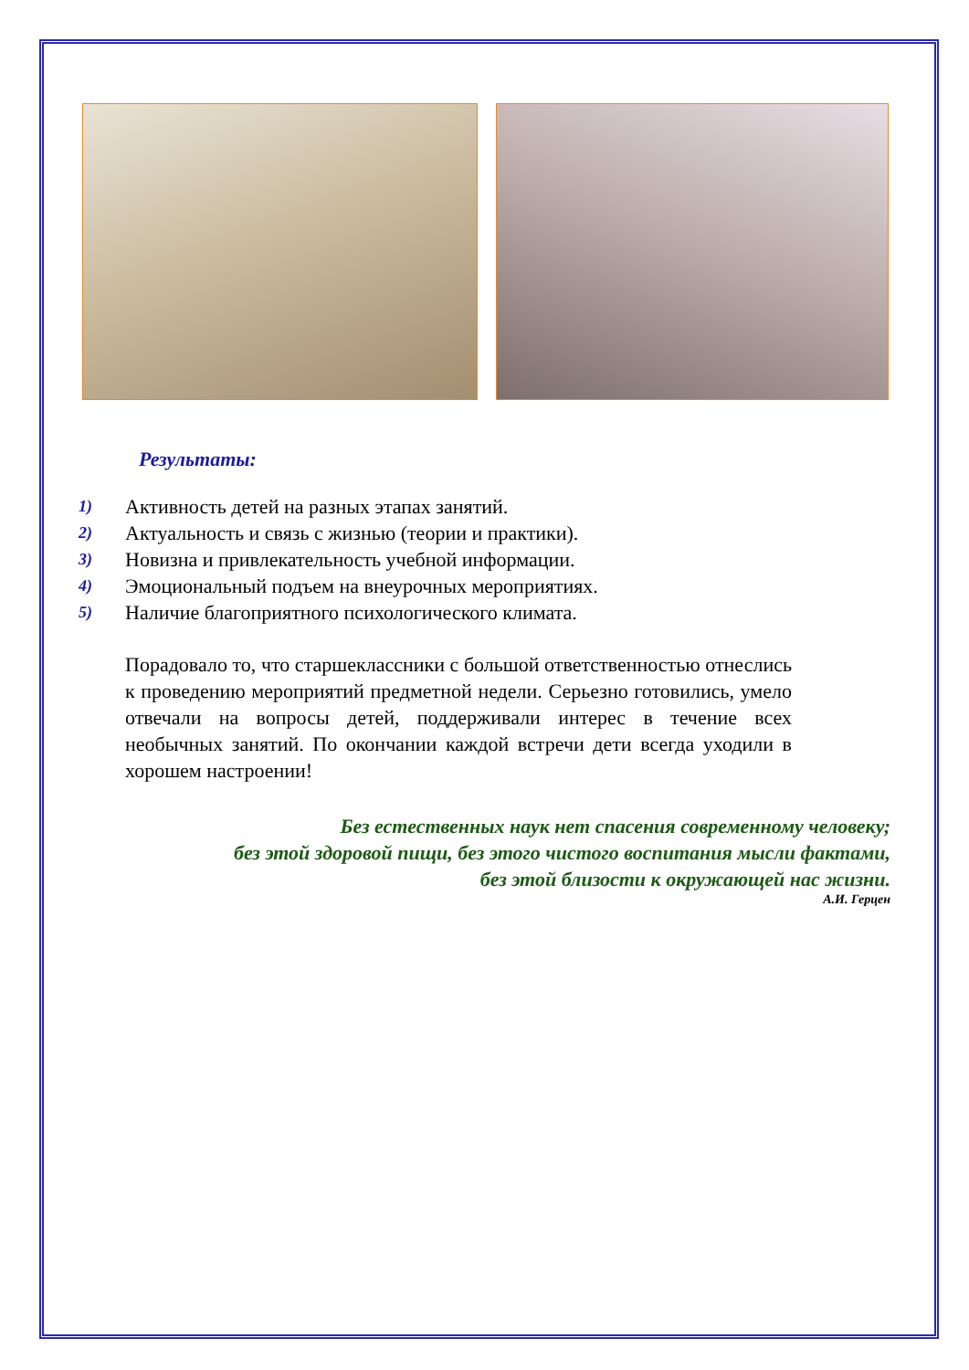Результаты:
1) Активность детей на разных этапах занятий.
2) Актуальность и связь с жизнью (теории и практики).
3) Новизна и привлекательность учебной информации.
4) Эмоциональный подъем на внеурочных мероприятиях.
5) Наличие благоприятного психологического климата.
Порадовало то, что старшеклассники с большой ответственностью отнеслись к проведению мероприятий предметной недели. Серьезно готовились, умело отвечали на вопросы детей, поддерживали интерес в течение всех необычных занятий. По окончании каждой встречи дети всегда уходили в хорошем настроении!
Без естественных наук нет спасения современному человеку;
без этой здоровой пищи, без этого чистого воспитания мысли фактами,
без этой близости к окружающей нас жизни.
А.И. Герцен